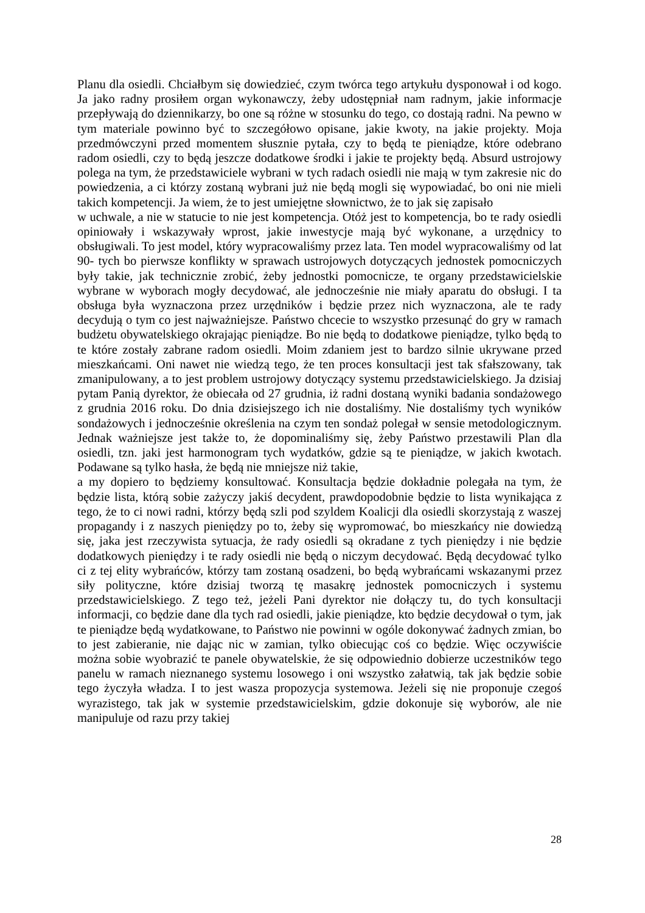Planu dla osiedli. Chciałbym się dowiedzieć, czym twórca tego artykułu dysponował i od kogo. Ja jako radny prosiłem organ wykonawczy, żeby udostępniał nam radnym, jakie informacje przepływają do dziennikarzy, bo one są różne w stosunku do tego, co dostają radni. Na pewno w tym materiale powinno być to szczegółowo opisane, jakie kwoty, na jakie projekty. Moja przedmówczyni przed momentem słusznie pytała, czy to będą te pieniądze, które odebrano radom osiedli, czy to będą jeszcze dodatkowe środki i jakie te projekty będą. Absurd ustrojowy polega na tym, że przedstawiciele wybrani w tych radach osiedli nie mają w tym zakresie nic do powiedzenia, a ci którzy zostaną wybrani już nie będą mogli się wypowiadać, bo oni nie mieli takich kompetencji. Ja wiem, że to jest umiejętne słownictwo, że to jak się zapisało
w uchwale, a nie w statucie to nie jest kompetencja. Otóż jest to kompetencja, bo te rady osiedli opiniowały i wskazywały wprost, jakie inwestycje mają być wykonane, a urzędnicy to obsługiwali. To jest model, który wypracowaliśmy przez lata. Ten model wypracowaliśmy od lat 90- tych bo pierwsze konflikty w sprawach ustrojowych dotyczących jednostek pomocniczych były takie, jak technicznie zrobić, żeby jednostki pomocnicze, te organy przedstawicielskie wybrane w wyborach mogły decydować, ale jednocześnie nie miały aparatu do obsługi. I ta obsługa była wyznaczona przez urzędników i będzie przez nich wyznaczona, ale te rady decydują o tym co jest najważniejsze. Państwo chcecie to wszystko przesunąć do gry w ramach budżetu obywatelskiego okrajając pieniądze. Bo nie będą to dodatkowe pieniądze, tylko będą to te które zostały zabrane radom osiedli. Moim zdaniem jest to bardzo silnie ukrywane przed mieszkańcami. Oni nawet nie wiedzą tego, że ten proces konsultacji jest tak sfałszowany, tak zmanipulowany, a to jest problem ustrojowy dotyczący systemu przedstawicielskiego. Ja dzisiaj pytam Panią dyrektor, że obiecała od 27 grudnia, iż radni dostaną wyniki badania sondażowego z grudnia 2016 roku. Do dnia dzisiejszego ich nie dostaliśmy. Nie dostaliśmy tych wyników sondażowych i jednocześnie określenia na czym ten sondaż polegał w sensie metodologicznym. Jednak ważniejsze jest także to, że dopominaliśmy się, żeby Państwo przestawili Plan dla osiedli, tzn. jaki jest harmonogram tych wydatków, gdzie są te pieniądze, w jakich kwotach. Podawane są tylko hasła, że będą nie mniejsze niż takie,
a my dopiero to będziemy konsultować. Konsultacja będzie dokładnie polegała na tym, że będzie lista, którą sobie zażyczy jakiś decydent, prawdopodobnie będzie to lista wynikająca z tego, że to ci nowi radni, którzy będą szli pod szyldem Koalicji dla osiedli skorzystają z waszej propagandy i z naszych pieniędzy po to, żeby się wypromować, bo mieszkańcy nie dowiedzą się, jaka jest rzeczywista sytuacja, że rady osiedli są okradane z tych pieniędzy i nie będzie dodatkowych pieniędzy i te rady osiedli nie będą o niczym decydować. Będą decydować tylko ci z tej elity wybrańców, którzy tam zostaną osadzeni, bo będą wybrańcami wskazanymi przez siły polityczne, które dzisiaj tworzą tę masakrę jednostek pomocniczych i systemu przedstawicielskiego. Z tego też, jeżeli Pani dyrektor nie dołączy tu, do tych konsultacji informacji, co będzie dane dla tych rad osiedli, jakie pieniądze, kto będzie decydował o tym, jak te pieniądze będą wydatkowane, to Państwo nie powinni w ogóle dokonywać żadnych zmian, bo to jest zabieranie, nie dając nic w zamian, tylko obiecując coś co będzie. Więc oczywiście można sobie wyobrazić te panele obywatelskie, że się odpowiednio dobierze uczestników tego panelu w ramach nieznanego systemu losowego i oni wszystko załatwią, tak jak będzie sobie tego życzyła władza. I to jest wasza propozycja systemowa. Jeżeli się nie proponuje czegoś wyrazistego, tak jak w systemie przedstawicielskim, gdzie dokonuje się wyborów, ale nie manipuluje od razu przy takiej
28